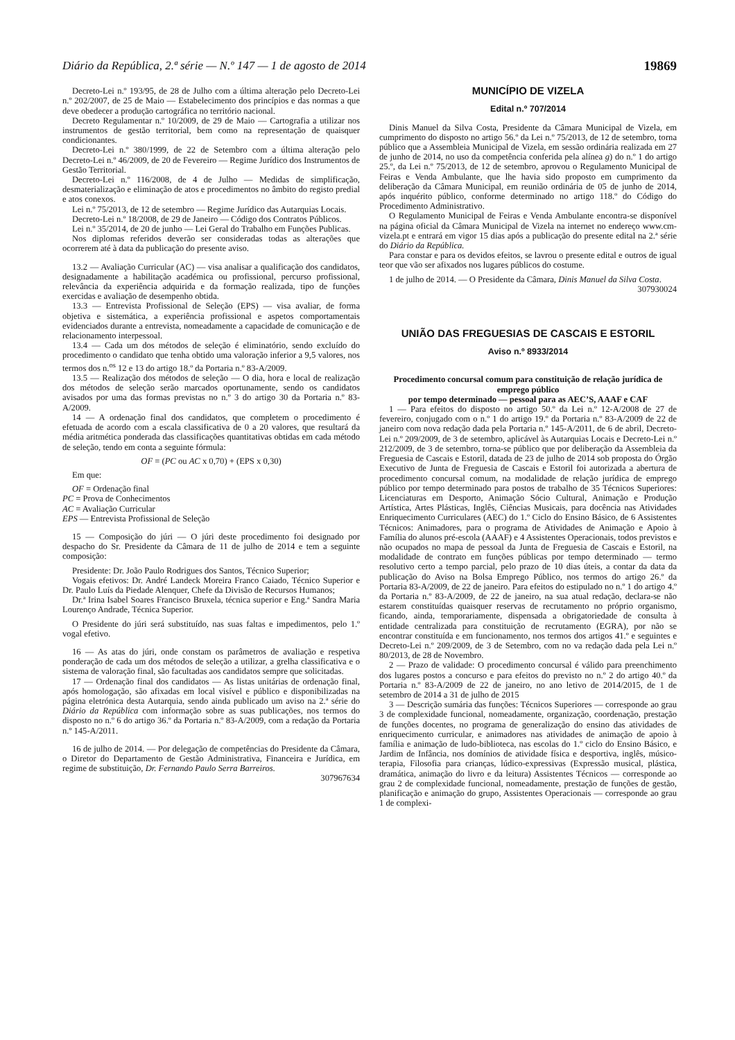Diário da República, 2.ª série — N.º 147 — 1 de agosto de 2014 19869
Decreto-Lei n.º 193/95, de 28 de Julho com a última alteração pelo Decreto-Lei n.º 202/2007, de 25 de Maio — Estabelecimento dos princípios e das normas a que deve obedecer a produção cartográfica no território nacional.
Decreto Regulamentar n.º 10/2009, de 29 de Maio — Cartografia a utilizar nos instrumentos de gestão territorial, bem como na representação de quaisquer condicionantes.
Decreto-Lei n.º 380/1999, de 22 de Setembro com a última alteração pelo Decreto-Lei n.º 46/2009, de 20 de Fevereiro — Regime Jurídico dos Instrumentos de Gestão Territorial.
Decreto-Lei n.º 116/2008, de 4 de Julho — Medidas de simplificação, desmaterialização e eliminação de atos e procedimentos no âmbito do registo predial e atos conexos.
Lei n.º 75/2013, de 12 de setembro — Regime Jurídico das Autarquias Locais.
Decreto-Lei n.º 18/2008, de 29 de Janeiro — Código dos Contratos Públicos.
Lei n.º 35/2014, de 20 de junho — Lei Geral do Trabalho em Funções Publicas.
Nos diplomas referidos deverão ser consideradas todas as alterações que ocorrerem até à data da publicação do presente aviso.
13.2 — Avaliação Curricular (AC) — visa analisar a qualificação dos candidatos, designadamente a habilitação académica ou profissional, percurso profissional, relevância da experiência adquirida e da formação realizada, tipo de funções exercidas e avaliação de desempenho obtida.
13.3 — Entrevista Profissional de Seleção (EPS) — visa avaliar, de forma objetiva e sistemática, a experiência profissional e aspetos comportamentais evidenciados durante a entrevista, nomeadamente a capacidade de comunicação e de relacionamento interpessoal.
13.4 — Cada um dos métodos de seleção é eliminatório, sendo excluído do procedimento o candidato que tenha obtido uma valoração inferior a 9,5 valores, nos termos dos n.<sup>os</sup> 12 e 13 do artigo 18.º da Portaria n.º 83-A/2009.
13.5 — Realização dos métodos de seleção — O dia, hora e local de realização dos métodos de seleção serão marcados oportunamente, sendo os candidatos avisados por uma das formas previstas no n.º 3 do artigo 30 da Portaria n.º 83-A/2009.
14 — A ordenação final dos candidatos, que completem o procedimento é efetuada de acordo com a escala classificativa de 0 a 20 valores, que resultará da média aritmética ponderada das classificações quantitativas obtidas em cada método de seleção, tendo em conta a seguinte fórmula:
OF = (PC ou AC x 0,70) + (EPS x 0,30)
Em que:
OF = Ordenação final
PC = Prova de Conhecimentos
AC = Avaliação Curricular
EPS — Entrevista Profissional de Seleção
15 — Composição do júri — O júri deste procedimento foi designado por despacho do Sr. Presidente da Câmara de 11 de julho de 2014 e tem a seguinte composição:
Presidente: Dr. João Paulo Rodrigues dos Santos, Técnico Superior;
Vogais efetivos: Dr. André Landeck Moreira Franco Caiado, Técnico Superior e Dr. Paulo Luís da Piedade Alenquer, Chefe da Divisão de Recursos Humanos;
Dr.ª Irina Isabel Soares Francisco Bruxela, técnica superior e Eng.ª Sandra Maria Lourenço Andrade, Técnica Superior.
O Presidente do júri será substituído, nas suas faltas e impedimentos, pelo 1.º vogal efetivo.
16 — As atas do júri, onde constam os parâmetros de avaliação e respetiva ponderação de cada um dos métodos de seleção a utilizar, a grelha classificativa e o sistema de valoração final, são facultadas aos candidatos sempre que solicitadas.
17 — Ordenação final dos candidatos — As listas unitárias de ordenação final, após homologação, são afixadas em local visível e público e disponibilizadas na página eletrónica desta Autarquia, sendo ainda publicado um aviso na 2.ª série do Diário da República com informação sobre as suas publicações, nos termos do disposto no n.º 6 do artigo 36.º da Portaria n.º 83-A/2009, com a redação da Portaria n.º 145-A/2011.
16 de julho de 2014. — Por delegação de competências do Presidente da Câmara, o Diretor do Departamento de Gestão Administrativa, Financeira e Jurídica, em regime de substituição, Dr. Fernando Paulo Serra Barreiros.
307967634
MUNICÍPIO DE VIZELA
Edital n.º 707/2014
Dinis Manuel da Silva Costa, Presidente da Câmara Municipal de Vizela, em cumprimento do disposto no artigo 56.º da Lei n.º 75/2013, de 12 de setembro, torna público que a Assembleia Municipal de Vizela, em sessão ordinária realizada em 27 de junho de 2014, no uso da competência conferida pela alínea g) do n.º 1 do artigo 25.º, da Lei n.º 75/2013, de 12 de setembro, aprovou o Regulamento Municipal de Feiras e Venda Ambulante, que lhe havia sido proposto em cumprimento da deliberação da Câmara Municipal, em reunião ordinária de 05 de junho de 2014, após inquérito público, conforme determinado no artigo 118.º do Código do Procedimento Administrativo.
O Regulamento Municipal de Feiras e Venda Ambulante encontra-se disponível na página oficial da Câmara Municipal de Vizela na internet no endereço www.cm-vizela.pt e entrará em vigor 15 dias após a publicação do presente edital na 2.ª série do Diário da República.
Para constar e para os devidos efeitos, se lavrou o presente edital e outros de igual teor que vão ser afixados nos lugares públicos do costume.
1 de julho de 2014. — O Presidente da Câmara, Dinis Manuel da Silva Costa.
307930024
UNIÃO DAS FREGUESIAS DE CASCAIS E ESTORIL
Aviso n.º 8933/2014
Procedimento concursal comum para constituição de relação jurídica de emprego público
por tempo determinado — pessoal para as AEC’S, AAAF e CAF
1 — Para efeitos do disposto no artigo 50.º da Lei n.º 12-A/2008 de 27 de fevereiro, conjugado com o n.º 1 do artigo 19.º da Portaria n.º 83-A/2009 de 22 de janeiro com nova redação dada pela Portaria n.º 145-A/2011, de 6 de abril, Decreto-Lei n.º 209/2009, de 3 de setembro, aplicável às Autarquias Locais e Decreto-Lei n.º 212/2009, de 3 de setembro, torna-se público que por deliberação da Assembleia da Freguesia de Cascais e Estoril, datada de 23 de julho de 2014 sob proposta do Órgão Executivo de Junta de Freguesia de Cascais e Estoril foi autorizada a abertura de procedimento concursal comum, na modalidade de relação jurídica de emprego público por tempo determinado para postos de trabalho de 35 Técnicos Superiores: Licenciaturas em Desporto, Animação Sócio Cultural, Animação e Produção Artística, Artes Plásticas, Inglês, Ciências Musicais, para docência nas Atividades Enriquecimento Curriculares (AEC) do 1.º Ciclo do Ensino Básico, de 6 Assistentes Técnicos: Animadores, para o programa de Atividades de Animação e Apoio à Família do alunos pré-escola (AAAF) e 4 Assistentes Operacionais, todos previstos e não ocupados no mapa de pessoal da Junta de Freguesia de Cascais e Estoril, na modalidade de contrato em funções públicas por tempo determinado — termo resolutivo certo a tempo parcial, pelo prazo de 10 dias úteis, a contar da data da publicação do Aviso na Bolsa Emprego Público, nos termos do artigo 26.º da Portaria 83-A/2009, de 22 de janeiro. Para efeitos do estipulado no n.º 1 do artigo 4.º da Portaria n.º 83-A/2009, de 22 de janeiro, na sua atual redação, declara-se não estarem constituídas quaisquer reservas de recrutamento no próprio organismo, ficando, ainda, temporariamente, dispensada a obrigatoriedade de consulta à entidade centralizada para constituição de recrutamento (EGRA), por não se encontrar constituída e em funcionamento, nos termos dos artigos 41.º e seguintes e Decreto-Lei n.º 209/2009, de 3 de Setembro, com no va redação dada pela Lei n.º 80/2013, de 28 de Novembro.
2 — Prazo de validade: O procedimento concursal é válido para preenchimento dos lugares postos a concurso e para efeitos do previsto no n.º 2 do artigo 40.º da Portaria n.º 83-A/2009 de 22 de janeiro, no ano letivo de 2014/2015, de 1 de setembro de 2014 a 31 de julho de 2015
3 — Descrição sumária das funções: Técnicos Superiores — corresponde ao grau 3 de complexidade funcional, nomeadamente, organização, coordenação, prestação de funções docentes, no programa de generalização do ensino das atividades de enriquecimento curricular, e animadores nas atividades de animação de apoio à família e animação de ludo-biblioteca, nas escolas do 1.º ciclo do Ensino Básico, e Jardim de Infância, nos domínios de atividade física e desportiva, inglês, músico-terapia, Filosofia para crianças, lúdico-expressivas (Expressão musical, plástica, dramática, animação do livro e da leitura) Assistentes Técnicos — corresponde ao grau 2 de complexidade funcional, nomeadamente, prestação de funções de gestão, planificação e animação do grupo, Assistentes Operacionais — corresponde ao grau 1 de complexi-